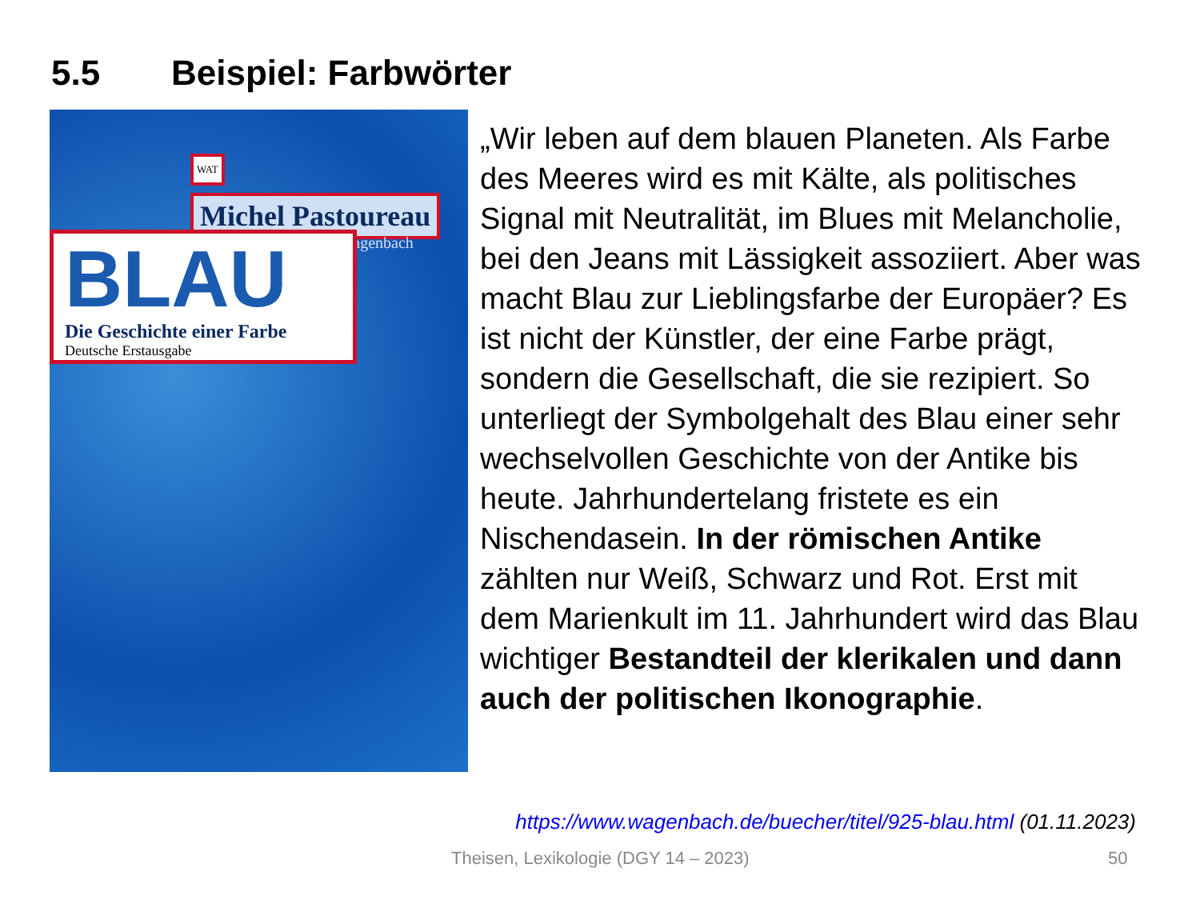5.5 Beispiel: Farbwörter
WAT
Michel Pastoureau
Wagenbach
BLAU
Die Geschichte einer Farbe
Deutsche Erstausgabe
„Wir leben auf dem blauen Planeten. Als Farbe des Meeres wird es mit Kälte, als politisches Signal mit Neutralität, im Blues mit Melancholie, bei den Jeans mit Lässigkeit assoziiert. Aber was macht Blau zur Lieblingsfarbe der Europäer? Es ist nicht der Künstler, der eine Farbe prägt, sondern die Gesellschaft, die sie rezipiert. So unterliegt der Symbolgehalt des Blau einer sehr wechselvollen Geschichte von der Antike bis heute. Jahrhundertelang fristete es ein Nischendasein. In der römischen Antike zählten nur Weiß, Schwarz und Rot. Erst mit dem Marienkult im 11. Jahrhundert wird das Blau wichtiger Bestandteil der klerikalen und dann auch der politischen Ikonographie.
https://www.wagenbach.de/buecher/titel/925-blau.html (01.11.2023)
Theisen, Lexikologie (DGY 14 – 2023)
50